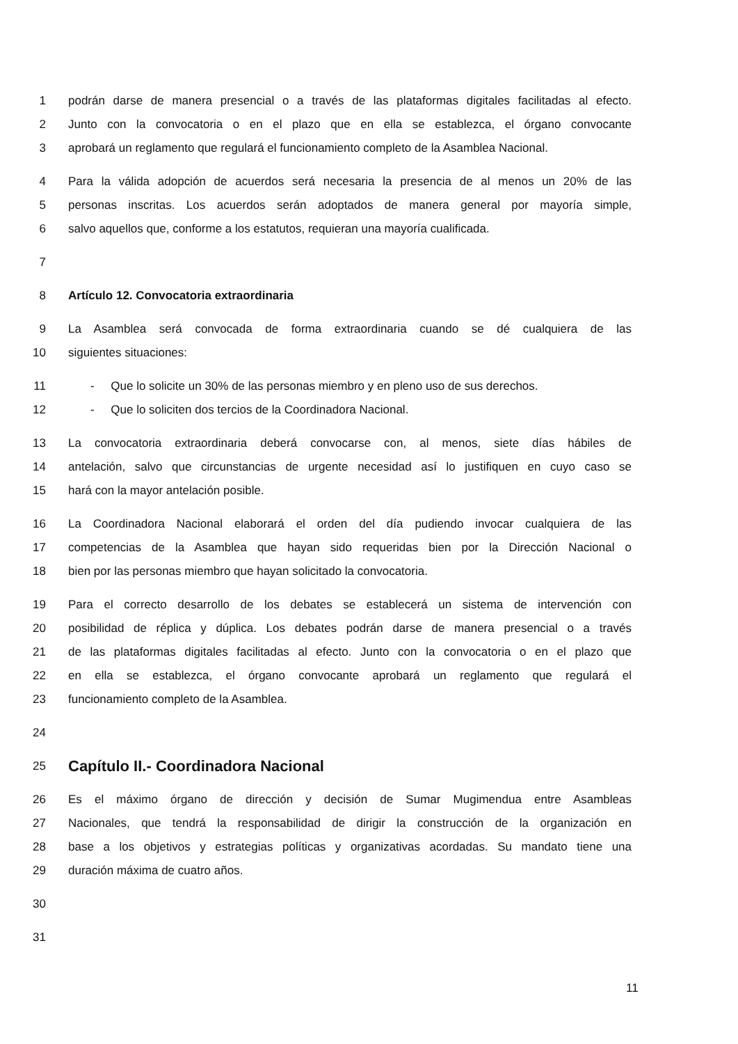1 podrán darse de manera presencial o a través de las plataformas digitales facilitadas al efecto.
2 Junto con la convocatoria o en el plazo que en ella se establezca, el órgano convocante
3 aprobará un reglamento que regulará el funcionamiento completo de la Asamblea Nacional.
4 Para la válida adopción de acuerdos será necesaria la presencia de al menos un 20% de las
5 personas inscritas. Los acuerdos serán adoptados de manera general por mayoría simple,
6 salvo aquellos que, conforme a los estatutos, requieran una mayoría cualificada.
7
8 Artículo 12. Convocatoria extraordinaria
9 La Asamblea será convocada de forma extraordinaria cuando se dé cualquiera de las
10 siguientes situaciones:
11 - Que lo solicite un 30% de las personas miembro y en pleno uso de sus derechos.
12 - Que lo soliciten dos tercios de la Coordinadora Nacional.
13 La convocatoria extraordinaria deberá convocarse con, al menos, siete días hábiles de
14 antelación, salvo que circunstancias de urgente necesidad así lo justifiquen en cuyo caso se
15 hará con la mayor antelación posible.
16 La Coordinadora Nacional elaborará el orden del día pudiendo invocar cualquiera de las
17 competencias de la Asamblea que hayan sido requeridas bien por la Dirección Nacional o
18 bien por las personas miembro que hayan solicitado la convocatoria.
19 Para el correcto desarrollo de los debates se establecerá un sistema de intervención con
20 posibilidad de réplica y dúplica. Los debates podrán darse de manera presencial o a través
21 de las plataformas digitales facilitadas al efecto. Junto con la convocatoria o en el plazo que
22 en ella se establezca, el órgano convocante aprobará un reglamento que regulará el
23 funcionamiento completo de la Asamblea.
24
25 Capítulo II.- Coordinadora Nacional
26 Es el máximo órgano de dirección y decisión de Sumar Mugimendua entre Asambleas
27 Nacionales, que tendrá la responsabilidad de dirigir la construcción de la organización en
28 base a los objetivos y estrategias políticas y organizativas acordadas. Su mandato tiene una
29 duración máxima de cuatro años.
30
31
11